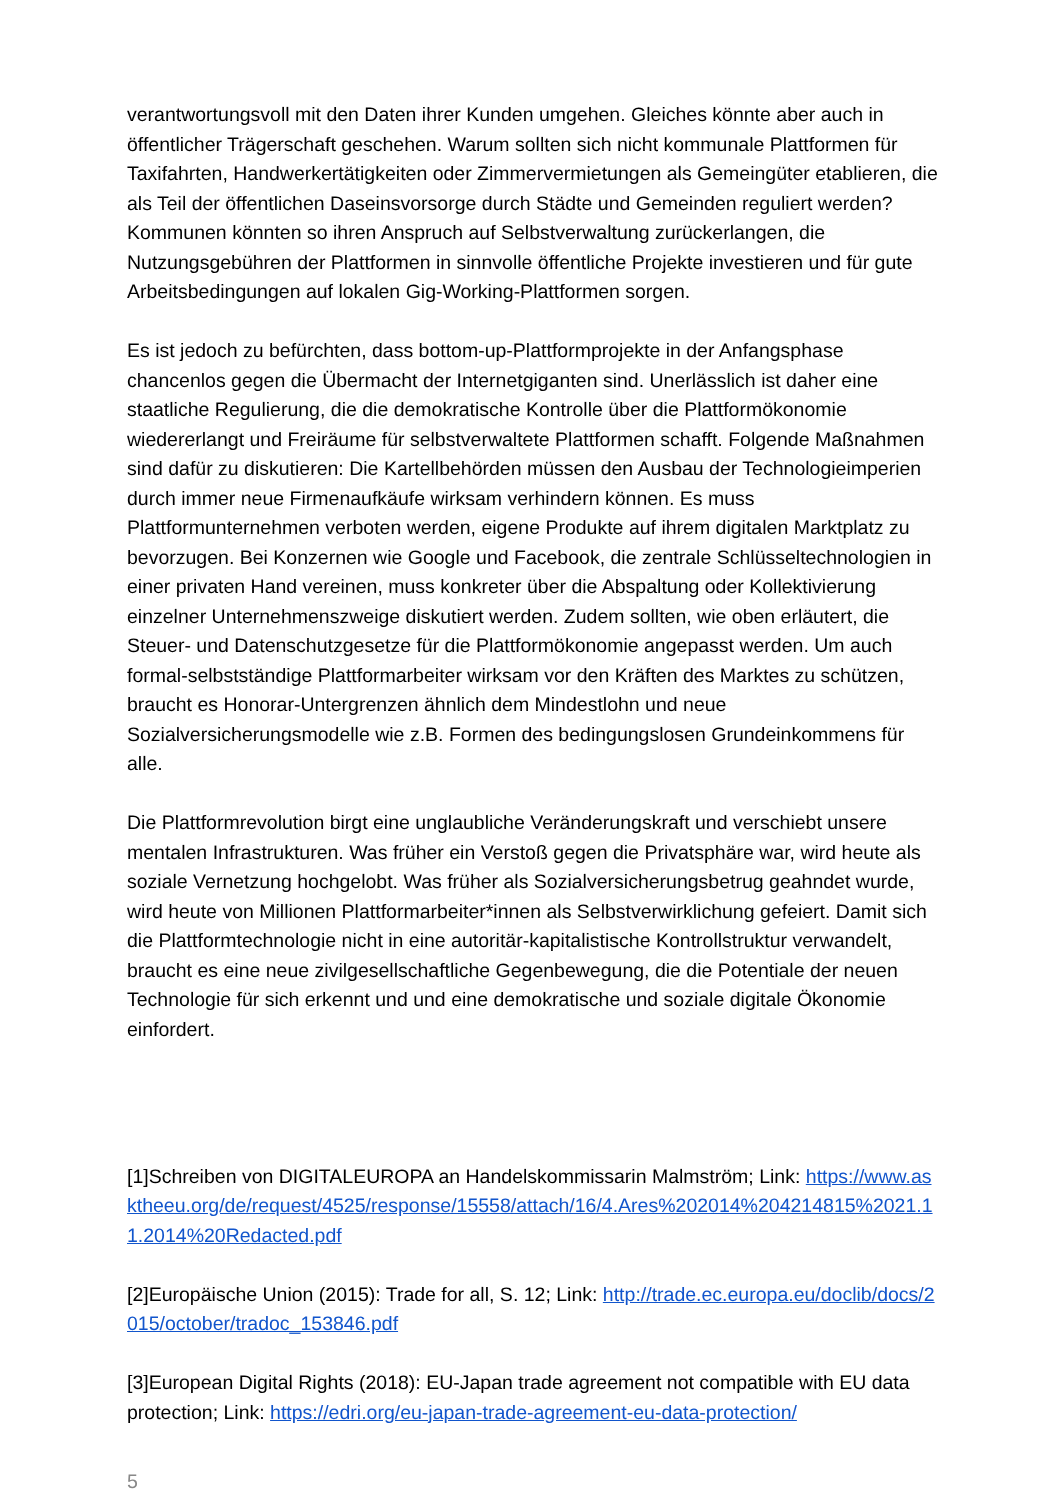verantwortungsvoll mit den Daten ihrer Kunden umgehen. Gleiches könnte aber auch in öffentlicher Trägerschaft geschehen. Warum sollten sich nicht kommunale Plattformen für Taxifahrten, Handwerkertätigkeiten oder Zimmervermietungen als Gemeingüter etablieren, die als Teil der öffentlichen Daseinsvorsorge durch Städte und Gemeinden reguliert werden? Kommunen könnten so ihren Anspruch auf Selbstverwaltung zurückerlangen, die Nutzungsgebühren der Plattformen in sinnvolle öffentliche Projekte investieren und für gute Arbeitsbedingungen auf lokalen Gig-Working-Plattformen sorgen.
Es ist jedoch zu befürchten, dass bottom-up-Plattformprojekte in der Anfangsphase chancenlos gegen die Übermacht der Internetgiganten sind. Unerlässlich ist daher eine staatliche Regulierung, die die demokratische Kontrolle über die Plattformökonomie wiedererlangt und Freiräume für selbstverwaltete Plattformen schafft. Folgende Maßnahmen sind dafür zu diskutieren: Die Kartellbehörden müssen den Ausbau der Technologieimperien durch immer neue Firmenaufkäufe wirksam verhindern können. Es muss Plattformunternehmen verboten werden, eigene Produkte auf ihrem digitalen Marktplatz zu bevorzugen. Bei Konzernen wie Google und Facebook, die zentrale Schlüsseltechnologien in einer privaten Hand vereinen, muss konkreter über die Abspaltung oder Kollektivierung einzelner Unternehmenszweige diskutiert werden. Zudem sollten, wie oben erläutert, die Steuer- und Datenschutzgesetze für die Plattformökonomie angepasst werden. Um auch formal-selbstständige Plattformarbeiter wirksam vor den Kräften des Marktes zu schützen, braucht es Honorar-Untergrenzen ähnlich dem Mindestlohn und neue Sozialversicherungsmodelle wie z.B. Formen des bedingungslosen Grundeinkommens für alle.
Die Plattformrevolution birgt eine unglaubliche Veränderungskraft und verschiebt unsere mentalen Infrastrukturen. Was früher ein Verstoß gegen die Privatsphäre war, wird heute als soziale Vernetzung hochgelobt. Was früher als Sozialversicherungsbetrug geahndet wurde, wird heute von Millionen Plattformarbeiter*innen als Selbstverwirklichung gefeiert. Damit sich die Plattformtechnologie nicht in eine autoritär-kapitalistische Kontrollstruktur verwandelt, braucht es eine neue zivilgesellschaftliche Gegenbewegung, die die Potentiale der neuen Technologie für sich erkennt und und eine demokratische und soziale digitale Ökonomie einfordert.
[1]Schreiben von DIGITALEUROPA an Handelskommissarin Malmström; Link: https://www.asktheeu.org/de/request/4525/response/15558/attach/16/4.Ares%202014%204214815%2021.11.2014%20Redacted.pdf
[2]Europäische Union (2015): Trade for all, S. 12; Link: http://trade.ec.europa.eu/doclib/docs/2015/october/tradoc_153846.pdf
[3]European Digital Rights (2018): EU-Japan trade agreement not compatible with EU data protection; Link: https://edri.org/eu-japan-trade-agreement-eu-data-protection/
5